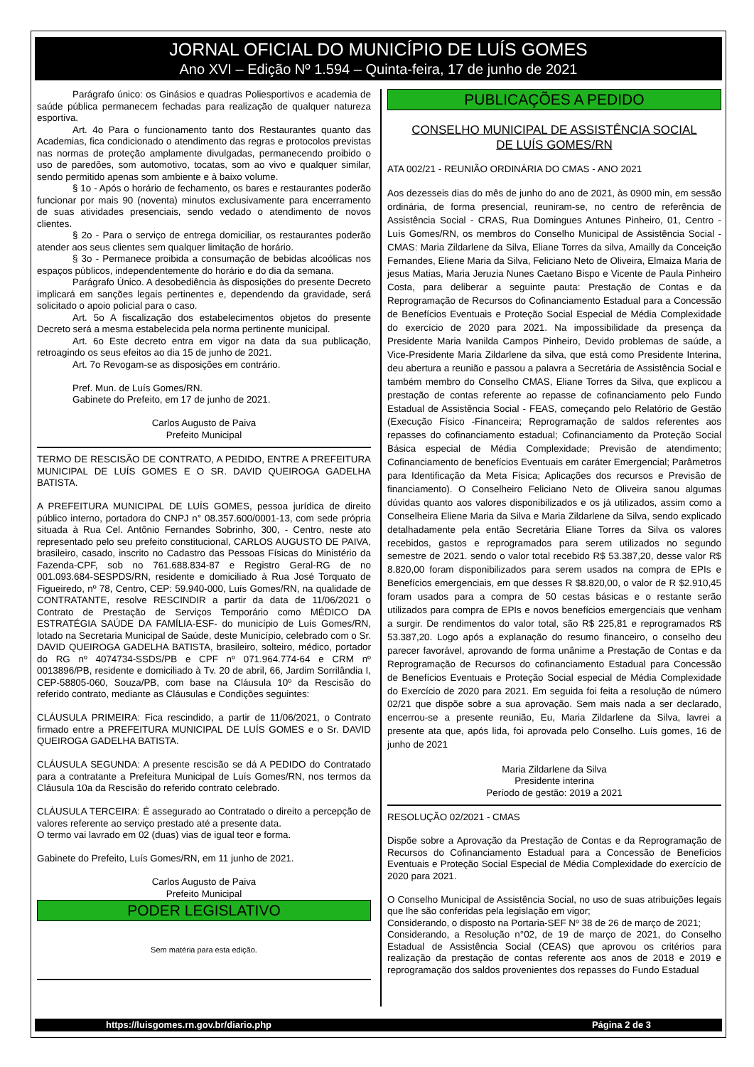JORNAL OFICIAL DO MUNICÍPIO DE LUÍS GOMES
Ano XVI – Edição Nº 1.594 – Quinta-feira, 17 de junho de 2021
Parágrafo único: os Ginásios e quadras Poliesportivos e academia de saúde pública permanecem fechadas para realização de qualquer natureza esportiva.
Art. 4o Para o funcionamento tanto dos Restaurantes quanto das Academias, fica condicionado o atendimento das regras e protocolos previstas nas normas de proteção amplamente divulgadas, permanecendo proibido o uso de paredões, som automotivo, tocatas, som ao vivo e qualquer similar, sendo permitido apenas som ambiente e à baixo volume.
§ 1o - Após o horário de fechamento, os bares e restaurantes poderão funcionar por mais 90 (noventa) minutos exclusivamente para encerramento de suas atividades presenciais, sendo vedado o atendimento de novos clientes.
§ 2o - Para o serviço de entrega domiciliar, os restaurantes poderão atender aos seus clientes sem qualquer limitação de horário.
§ 3o - Permanece proibida a consumação de bebidas alcoólicas nos espaços públicos, independentemente do horário e do dia da semana.
Parágrafo Único. A desobediência às disposições do presente Decreto implicará em sanções legais pertinentes e, dependendo da gravidade, será solicitado o apoio policial para o caso.
Art. 5o A fiscalização dos estabelecimentos objetos do presente Decreto será a mesma estabelecida pela norma pertinente municipal.
Art. 6o Este decreto entra em vigor na data da sua publicação, retroagindo os seus efeitos ao dia 15 de junho de 2021.
Art. 7o Revogam-se as disposições em contrário.
Pref. Mun. de Luís Gomes/RN.
Gabinete do Prefeito, em 17 de junho de 2021.
Carlos Augusto de Paiva
Prefeito Municipal
TERMO DE RESCISÃO DE CONTRATO, A PEDIDO, ENTRE A PREFEITURA MUNICIPAL DE LUÍS GOMES E O SR. DAVID QUEIROGA GADELHA BATISTA.
A PREFEITURA MUNICIPAL DE LUÍS GOMES, pessoa jurídica de direito público interno, portadora do CNPJ n° 08.357.600/0001-13, com sede própria situada à Rua Cel. Antônio Fernandes Sobrinho, 300, - Centro, neste ato representado pelo seu prefeito constitucional, CARLOS AUGUSTO DE PAIVA, brasileiro, casado, inscrito no Cadastro das Pessoas Físicas do Ministério da Fazenda-CPF, sob no 761.688.834-87 e Registro Geral-RG de no 001.093.684-SESPDS/RN, residente e domiciliado à Rua José Torquato de Figueiredo, nº 78, Centro, CEP: 59.940-000, Luís Gomes/RN, na qualidade de CONTRATANTE, resolve RESCINDIR a partir da data de 11/06/2021 o Contrato de Prestação de Serviços Temporário como MÉDICO DA ESTRATÉGIA SAÚDE DA FAMÍLIA-ESF- do município de Luís Gomes/RN, lotado na Secretaria Municipal de Saúde, deste Município, celebrado com o Sr. DAVID QUEIROGA GADELHA BATISTA, brasileiro, solteiro, médico, portador do RG nº 4074734-SSDS/PB e CPF nº 071.964.774-64 e CRM nº 0013896/PB, residente e domiciliado à Tv. 20 de abril, 66, Jardim Sorrilândia I, CEP-58805-060, Souza/PB, com base na Cláusula 10º da Rescisão do referido contrato, mediante as Cláusulas e Condições seguintes:
CLÁUSULA PRIMEIRA: Fica rescindido, a partir de 11/06/2021, o Contrato firmado entre a PREFEITURA MUNICIPAL DE LUÍS GOMES e o Sr. DAVID QUEIROGA GADELHA BATISTA.
CLÁUSULA SEGUNDA: A presente rescisão se dá A PEDIDO do Contratado para a contratante a Prefeitura Municipal de Luís Gomes/RN, nos termos da Cláusula 10a da Rescisão do referido contrato celebrado.
CLÁUSULA TERCEIRA: É assegurado ao Contratado o direito a percepção de valores referente ao serviço prestado até a presente data.
O termo vai lavrado em 02 (duas) vias de igual teor e forma.
Gabinete do Prefeito, Luís Gomes/RN, em 11 junho de 2021.
Carlos Augusto de Paiva
Prefeito Municipal
PODER LEGISLATIVO
Sem matéria para esta edição.
PUBLICAÇÕES A PEDIDO
CONSELHO MUNICIPAL DE ASSISTÊNCIA SOCIAL
DE LUÍS GOMES/RN
ATA 002/21 - REUNIÃO ORDINÁRIA DO CMAS - ANO 2021
Aos dezesseis dias do mês de junho do ano de 2021, às 0900 min, em sessão ordinária, de forma presencial, reuniram-se, no centro de referência de Assistência Social - CRAS, Rua Domingues Antunes Pinheiro, 01, Centro - Luís Gomes/RN, os membros do Conselho Municipal de Assistência Social - CMAS: Maria Zildarlene da Silva, Eliane Torres da silva, Amailly da Conceição Fernandes, Eliene Maria da Silva, Feliciano Neto de Oliveira, Elmaiza Maria de jesus Matias, Maria Jeruzia Nunes Caetano Bispo e Vicente de Paula Pinheiro Costa, para deliberar a seguinte pauta: Prestação de Contas e da Reprogramação de Recursos do Cofinanciamento Estadual para a Concessão de Benefícios Eventuais e Proteção Social Especial de Média Complexidade do exercício de 2020 para 2021. Na impossibilidade da presença da Presidente Maria Ivanilda Campos Pinheiro, Devido problemas de saúde, a Vice-Presidente Maria Zildarlene da silva, que está como Presidente Interina, deu abertura a reunião e passou a palavra a Secretária de Assistência Social e também membro do Conselho CMAS, Eliane Torres da Silva, que explicou a prestação de contas referente ao repasse de cofinanciamento pelo Fundo Estadual de Assistência Social - FEAS, começando pelo Relatório de Gestão (Execução Físico -Financeira; Reprogramação de saldos referentes aos repasses do cofinanciamento estadual; Cofinanciamento da Proteção Social Básica especial de Média Complexidade; Previsão de atendimento; Cofinanciamento de benefícios Eventuais em caráter Emergencial; Parâmetros para Identificação da Meta Física; Aplicações dos recursos e Previsão de financiamento). O Conselheiro Feliciano Neto de Oliveira sanou algumas dúvidas quanto aos valores disponibilizados e os já utilizados, assim como a Conselheira Eliene Maria da Silva e Maria Zildarlene da Silva, sendo explicado detalhadamente pela então Secretária Eliane Torres da Silva os valores recebidos, gastos e reprogramados para serem utilizados no segundo semestre de 2021. sendo o valor total recebido R$ 53.387,20, desse valor R$ 8.820,00 foram disponibilizados para serem usados na compra de EPIs e Benefícios emergenciais, em que desses R $8.820,00, o valor de R $2.910,45 foram usados para a compra de 50 cestas básicas e o restante serão utilizados para compra de EPIs e novos benefícios emergenciais que venham a surgir. De rendimentos do valor total, são R$ 225,81 e reprogramados R$ 53.387,20. Logo após a explanação do resumo financeiro, o conselho deu parecer favorável, aprovando de forma unânime a Prestação de Contas e da Reprogramação de Recursos do cofinanciamento Estadual para Concessão de Benefícios Eventuais e Proteção Social especial de Média Complexidade do Exercício de 2020 para 2021. Em seguida foi feita a resolução de número 02/21 que dispõe sobre a sua aprovação. Sem mais nada a ser declarado, encerrou-se a presente reunião, Eu, Maria Zildarlene da Silva, lavrei a presente ata que, após lida, foi aprovada pelo Conselho. Luís gomes, 16 de junho de 2021
Maria Zildarlene da Silva
Presidente interina
Período de gestão: 2019 a 2021
RESOLUÇÃO 02/2021 - CMAS
Dispõe sobre a Aprovação da Prestação de Contas e da Reprogramação de Recursos do Cofinanciamento Estadual para a Concessão de Benefícios Eventuais e Proteção Social Especial de Média Complexidade do exercício de 2020 para 2021.
O Conselho Municipal de Assistência Social, no uso de suas atribuições legais que lhe são conferidas pela legislação em vigor;
Considerando, o disposto na Portaria-SEF Nº 38 de 26 de março de 2021;
Considerando, a Resolução n°02, de 19 de março de 2021, do Conselho Estadual de Assistência Social (CEAS) que aprovou os critérios para realização da prestação de contas referente aos anos de 2018 e 2019 e reprogramação dos saldos provenientes dos repasses do Fundo Estadual
https://luisgomes.rn.gov.br/diario.php Página 2 de 3